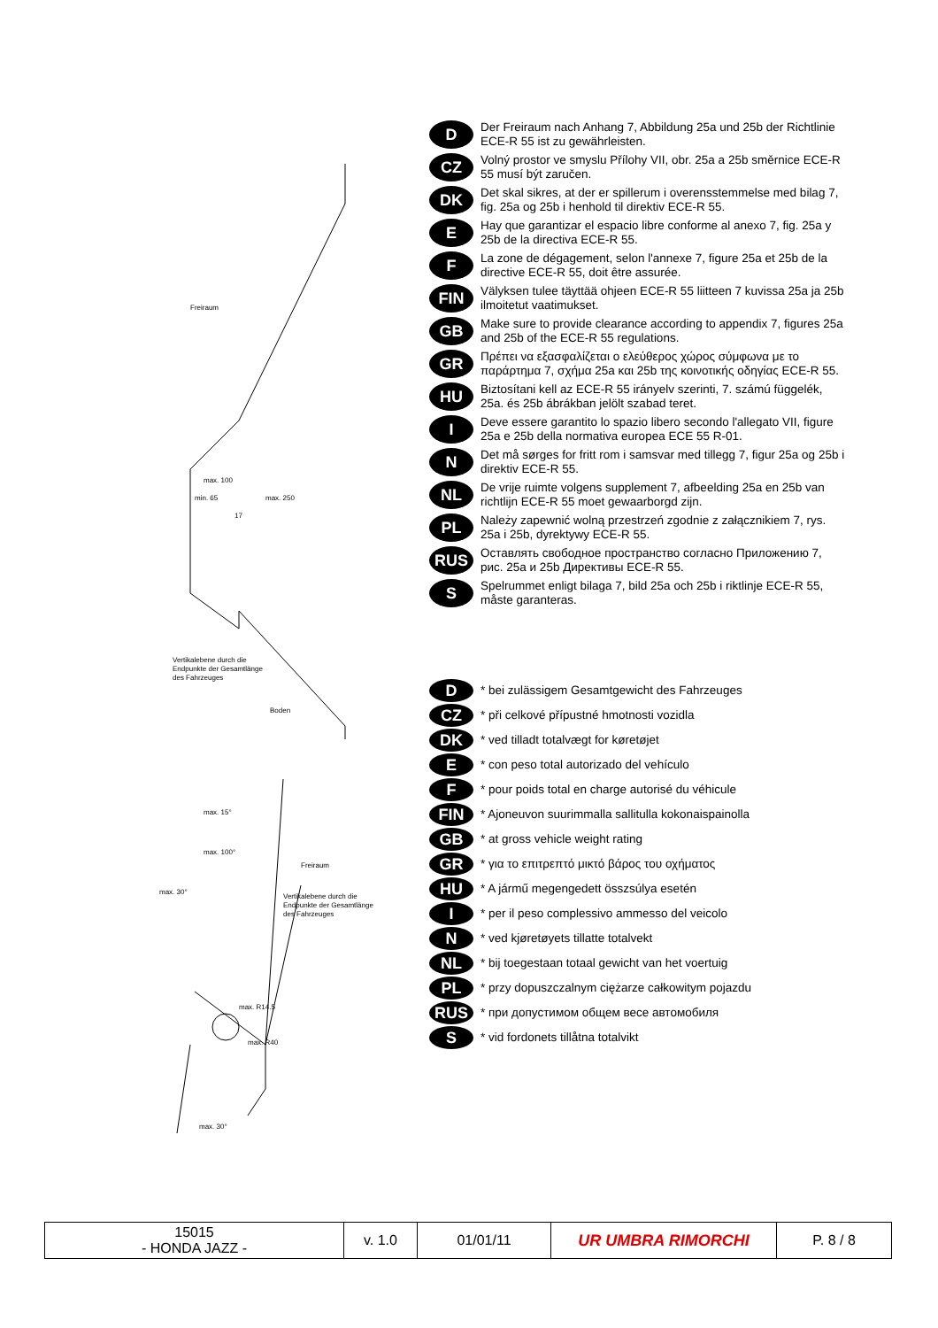Freiraum
Vertikalebene durch die
Endpunkte der Gesamtlänge
des Fahrzeuges
Boden
max. 100
max. 250
min. 65
17
Freiraum
Vertikalebene durch die
Endpunkte der Gesamtlänge
des Fahrzeuges
max. 100°
max. 15°
max. 30°
max. R14.5
max. R40
max. 30°
D
Der Freiraum nach Anhang 7, Abbildung 25a und 25b der Richtlinie ECE-R 55 ist zu gewährleisten.
CZ
Volný prostor ve smyslu Přílohy VII, obr. 25a a 25b směrnice ECE-R 55 musí být zaručen.
DK
Det skal sikres, at der er spillerum i overensstemmelse med bilag 7, fig. 25a og 25b i henhold til direktiv ECE-R 55.
E
Hay que garantizar el espacio libre conforme al anexo 7, fig. 25a y 25b de la directiva ECE-R 55.
F
La zone de dégagement, selon l'annexe 7, figure 25a et 25b de la directive ECE-R 55, doit être assurée.
FIN
Välyksen tulee täyttää ohjeen ECE-R 55 liitteen 7 kuvissa 25a ja 25b ilmoitetut vaatimukset.
GB
Make sure to provide clearance according to appendix 7, figures 25a and 25b of the ECE-R 55 regulations.
GR
Πρέπει να εξασφαλίζεται ο ελεύθερος χώρος σύμφωνα με το παράρτημα 7, σχήμα 25a και 25b της κοινοτικής οδηγίας ECE-R 55.
HU
Biztosítani kell az ECE-R 55 irányelv szerinti, 7. számú függelék, 25a. és 25b ábrákban jelölt szabad teret.
I
Deve essere garantito lo spazio libero secondo l'allegato VII, figure 25a e 25b della normativa europea ECE 55 R-01.
N
Det må sørges for fritt rom i samsvar med tillegg 7, figur 25a og 25b i direktiv ECE-R 55.
NL
De vrije ruimte volgens supplement 7, afbeelding 25a en 25b van richtlijn ECE-R 55 moet gewaarborgd zijn.
PL
Należy zapewnić wolną przestrzeń zgodnie z załącznikiem 7, rys. 25a i 25b, dyrektywy ECE-R 55.
RUS
Оставлять свободное пространство согласно Приложению 7, рис. 25a и 25b Директивы ECE-R 55.
S
Spelrummet enligt bilaga 7, bild 25a och 25b i riktlinje ECE-R 55, måste garanteras.
D
* bei zulässigem Gesamtgewicht des Fahrzeuges
CZ
* při celkové přípustné hmotnosti vozidla
DK
* ved tilladt totalvægt for køretøjet
E
* con peso total autorizado del vehículo
F
* pour poids total en charge autorisé du véhicule
FIN
* Ajoneuvon suurimmalla sallitulla kokonaispainolla
GB
* at gross vehicle weight rating
GR
* για το επιτρεπτό μικτό βάρος του οχήματος
HU
* A jármű megengedett összsúlya esetén
I
* per il peso complessivo ammesso del veicolo
N
* ved kjøretøyets tillatte totalvekt
NL
* bij toegestaan totaal gewicht van het voertuig
PL
* przy dopuszczalnym ciężarze całkowitym pojazdu
RUS
* при допустимом общем весе автомобиля
S
* vid fordonets tillåtna totalvikt
| 15015 - HONDA JAZZ - | v. 1.0 | 01/01/11 | UR UMBRA RIMORCHI | P. 8 / 8 |